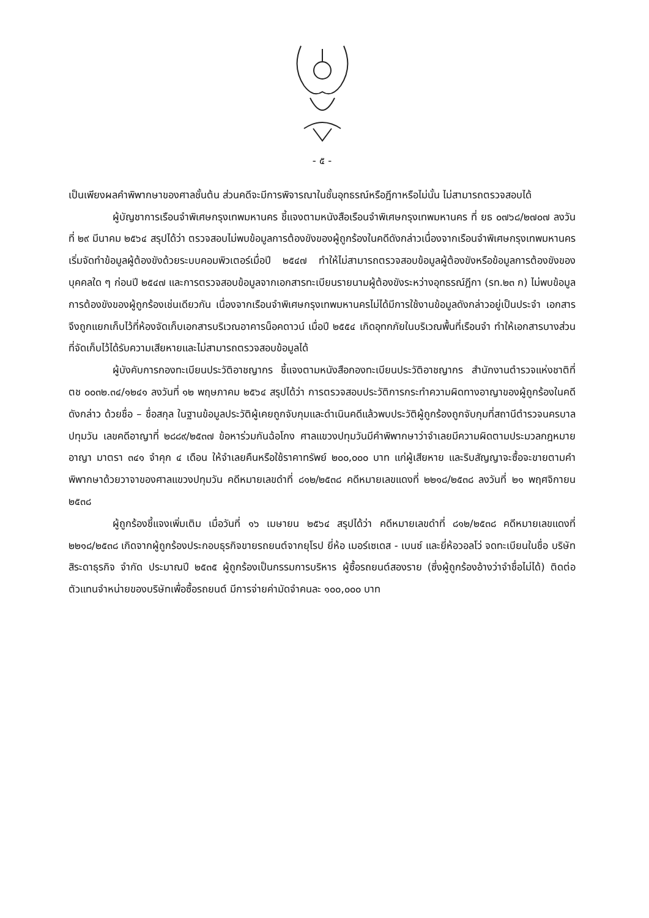- ๕ -
เป็นเพียงผลคำพิพากษาของศาลชั้นต้น ส่วนคดีจะมีการพิจารณาในชั้นอุทธรณ์หรือฎีกาหรือไม่นั้น ไม่สามารถตรวจสอบได้
ผู้บัญชาการเรือนจำพิเศษกรุงเทพมหานคร ชี้แจงตามหนังสือเรือนจำพิเศษกรุงเทพมหานคร ที่ ยธ ๐๗๖๘/๒๗๐๗ ลงวันที่ ๒๙ มีนาคม ๒๕๖๔ สรุปได้ว่า ตรวจสอบไม่พบข้อมูลการต้องขังของผู้ถูกร้องในคดีดังกล่าวเนื่องจากเรือนจำพิเศษกรุงเทพมหานครเริ่มจัดทำข้อมูลผู้ต้องขังด้วยระบบคอมพิวเตอร์เมื่อปี ๒๕๔๗ ทำให้ไม่สามารถตรวจสอบข้อมูลผู้ต้องขังหรือข้อมูลการต้องขังของบุคคลใด ๆ ก่อนปี ๒๕๔๗ และการตรวจสอบข้อมูลจากเอกสารทะเบียนรายนามผู้ต้องขังระหว่างอุทธรณ์ฎีกา (รท.๒๓ ก) ไม่พบข้อมูลการต้องขังของผู้ถูกร้องเช่นเดียวกัน เนื่องจากเรือนจำพิเศษกรุงเทพมหานครไม่ได้มีการใช้งานข้อมูลดังกล่าวอยู่เป็นประจำ เอกสารจึงถูกแยกเก็บไว้ที่ห้องจัดเก็บเอกสารบริเวณอาคารน็อคดาวน์ เมื่อปี ๒๕๕๔ เกิดอุทกภัยในบริเวณพื้นที่เรือนจำ ทำให้เอกสารบางส่วนที่จัดเก็บไว้ได้รับความเสียหายและไม่สามารถตรวจสอบข้อมูลได้
ผู้บังคับการกองทะเบียนประวัติอาชญากร ชี้แจงตามหนังสือกองทะเบียนประวัติอาชญากร สำนักงานตำรวจแห่งชาติที่ ตช ๐๐๓๒.๓๔/๑๒๔๑ ลงวันที่ ๑๒ พฤษภาคม ๒๕๖๔ สรุปได้ว่า การตรวจสอบประวัติการกระทำความผิดทางอาญาของผู้ถูกร้องในคดีดังกล่าว ด้วยชื่อ – ชื่อสกุล ในฐานข้อมูลประวัติผู้เคยถูกจับกุมและดำเนินคดีแล้วพบประวัติผู้ถูกร้องถูกจับกุมที่สถานีตำรวจนครบาลปทุมวัน เลขคดีอาญาที่ ๒๘๘๙/๒๕๓๗ ข้อหาร่วมกันฉ้อโกง ศาลแขวงปทุมวันมีคำพิพากษาว่าจำเลยมีความผิดตามประมวลกฎหมายอาญา มาตรา ๓๔๑ จำคุก ๔ เดือน ให้จำเลยคืนหรือใช้ราคาทรัพย์ ๒๐๐,๐๐๐ บาท แก่ผู้เสียหาย และริบสัญญาจะซื้อจะขายตามคำพิพากษาด้วยวาจาของศาลแขวงปทุมวัน คดีหมายเลขดำที่ ๘๑๒/๒๕๓๘ คดีหมายเลขแดงที่ ๒๒๑๘/๒๕๓๘ ลงวันที่ ๒๑ พฤศจิกายน ๒๕๓๘
ผู้ถูกร้องชี้แจงเพิ่มเติม เมื่อวันที่ ๑๖ เมษายน ๒๕๖๔ สรุปได้ว่า คดีหมายเลขดำที่ ๘๑๒/๒๕๓๘ คดีหมายเลขแดงที่ ๒๒๑๘/๒๕๓๘ เกิดจากผู้ถูกร้องประกอบธุรกิจขายรถยนต์จากยุโรป ยี่ห้อ เมอร์เซเดส - เบนซ์ และยี่ห้อวอลโว่ จดทะเบียนในชื่อ บริษัทสิระดาธุรกิจ จำกัด ประมาณปี ๒๕๓๕ ผู้ถูกร้องเป็นกรรมการบริหาร ผู้ซื้อรถยนต์สองราย (ซึ่งผู้ถูกร้องอ้างว่าจำชื่อไม่ได้) ติดต่อตัวแทนจำหน่ายของบริษัทเพื่อซื้อรถยนต์ มีการจ่ายค่ามัดจำคนละ ๑๐๐,๐๐๐ บาท